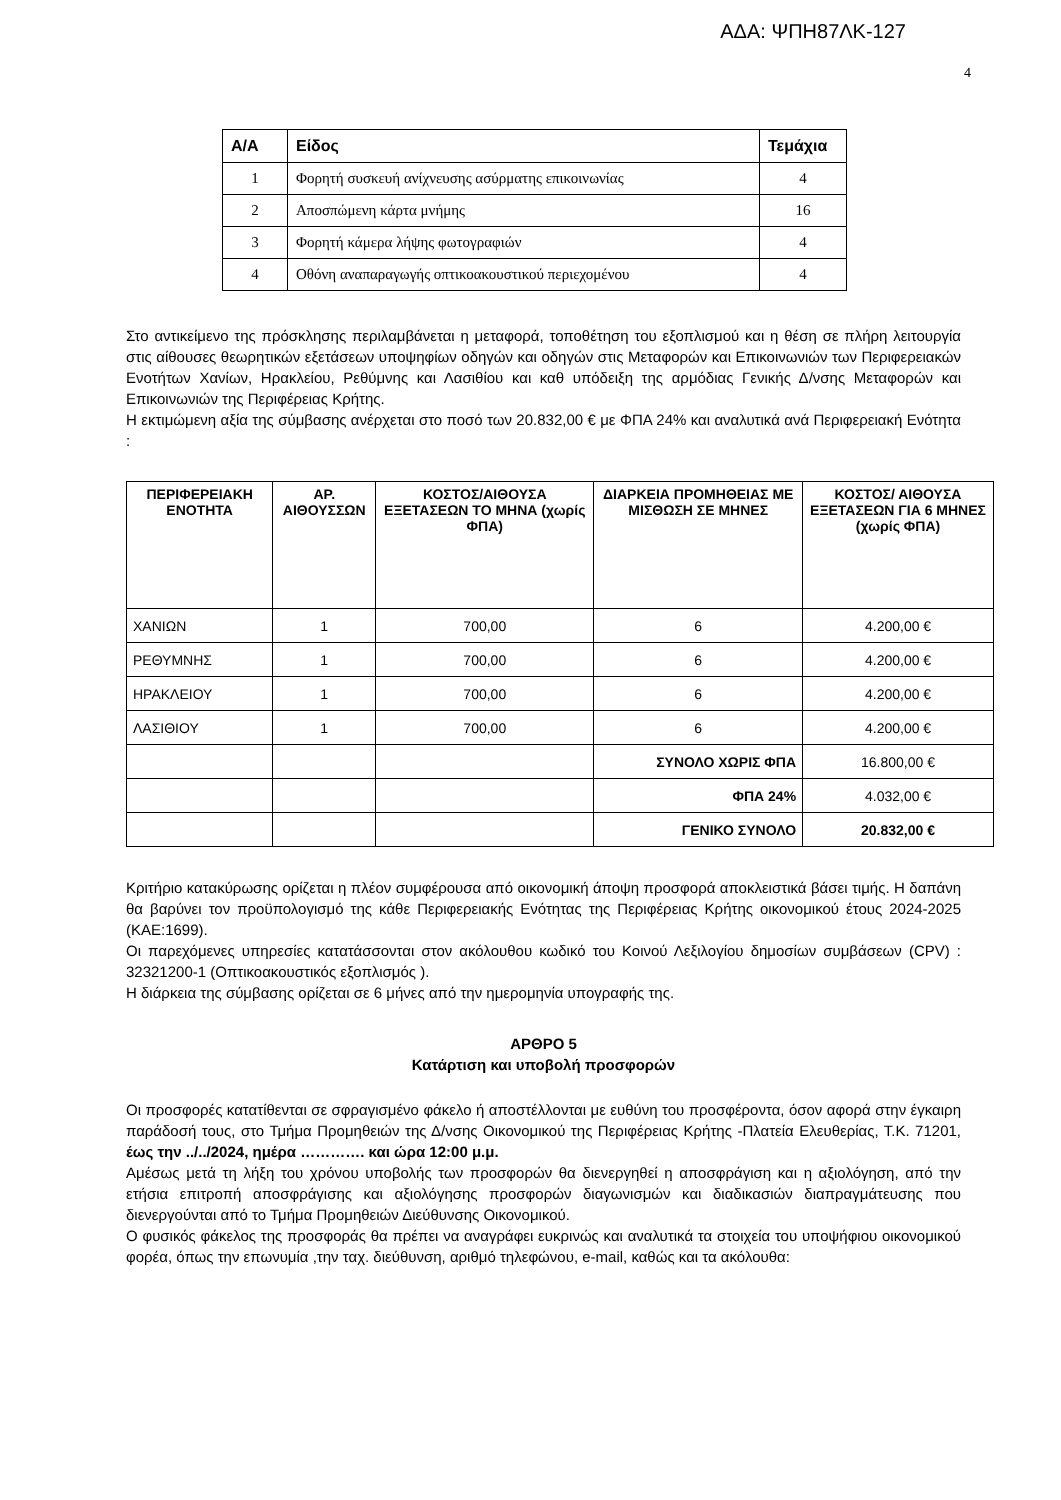ΑΔΑ: ΨΠΗ87ΛΚ-127
4
| Α/Α | Είδος | Τεμάχια |
| --- | --- | --- |
| 1 | Φορητή συσκευή ανίχνευσης ασύρματης επικοινωνίας | 4 |
| 2 | Αποσπώμενη κάρτα μνήμης | 16 |
| 3 | Φορητή κάμερα λήψης φωτογραφιών | 4 |
| 4 | Οθόνη αναπαραγωγής οπτικοακουστικού περιεχομένου | 4 |
Στο αντικείμενο της πρόσκλησης περιλαμβάνεται η μεταφορά, τοποθέτηση του εξοπλισμού και η θέση σε πλήρη λειτουργία στις αίθουσες θεωρητικών εξετάσεων υποψηφίων οδηγών και οδηγών στις Μεταφορών και Επικοινωνιών των Περιφερειακών Ενοτήτων Χανίων, Ηρακλείου, Ρεθύμνης και Λασιθίου και καθ υπόδειξη της αρμόδιας Γενικής Δ/νσης Μεταφορών και Επικοινωνιών της Περιφέρειας Κρήτης.
Η εκτιμώμενη αξία της σύμβασης ανέρχεται στο ποσό των 20.832,00 € με ΦΠΑ 24% και αναλυτικά ανά Περιφερειακή Ενότητα :
| ΠΕΡΙΦΕΡΕΙΑΚΗ ΕΝΟΤΗΤΑ | ΑΡ. ΑΙΘΟΥΣΣΩΝ | ΚΟΣΤΟΣ/ΑΙΘΟΥΣΑ ΕΞΕΤΑΣΕΩΝ ΤΟ ΜΗΝΑ (χωρίς ΦΠΑ) | ΔΙΑΡΚΕΙΑ ΠΡΟΜΗΘΕΙΑΣ ΜΕ ΜΙΣΘΩΣΗ ΣΕ ΜΗΝΕΣ | ΚΟΣΤΟΣ/ ΑΙΘΟΥΣΑ ΕΞΕΤΑΣΕΩΝ ΓΙΑ 6 ΜΗΝΕΣ (χωρίς ΦΠΑ) |
| --- | --- | --- | --- | --- |
| ΧΑΝΙΩΝ | 1 | 700,00 | 6 | 4.200,00 € |
| ΡΕΘΥΜΝΗΣ | 1 | 700,00 | 6 | 4.200,00 € |
| ΗΡΑΚΛΕΙΟΥ | 1 | 700,00 | 6 | 4.200,00 € |
| ΛΑΣΙΘΙΟΥ | 1 | 700,00 | 6 | 4.200,00 € |
| | | | ΣΥΝΟΛΟ ΧΩΡΙΣ ΦΠΑ | 16.800,00 € |
| | | | ΦΠΑ 24% | 4.032,00 € |
| | | | ΓΕΝΙΚΟ ΣΥΝΟΛΟ | 20.832,00 € |
Κριτήριο κατακύρωσης ορίζεται η πλέον συμφέρουσα από οικονομική άποψη προσφορά αποκλειστικά βάσει τιμής. Η δαπάνη θα βαρύνει τον προϋπολογισμό της κάθε Περιφερειακής Ενότητας της Περιφέρειας Κρήτης οικονομικού έτους 2024-2025 (ΚΑΕ:1699).
Οι παρεχόμενες υπηρεσίες κατατάσσονται στον ακόλουθου κωδικό του Κοινού Λεξιλογίου δημοσίων συμβάσεων (CPV) : 32321200-1 (Οπτικοακουστικός εξοπλισμός ).
Η διάρκεια της σύμβασης ορίζεται σε 6 μήνες από την ημερομηνία υπογραφής της.
ΑΡΘΡΟ 5
Κατάρτιση και υποβολή προσφορών
Οι προσφορές κατατίθενται σε σφραγισμένο φάκελο ή αποστέλλονται με ευθύνη του προσφέροντα, όσον αφορά στην έγκαιρη παράδοσή τους, στο Τμήμα Προμηθειών της Δ/νσης Οικονομικού της Περιφέρειας Κρήτης -Πλατεία Ελευθερίας, Τ.Κ. 71201, έως την ../../2024, ημέρα …………. και ώρα 12:00 μ.μ.
Αμέσως μετά τη λήξη του χρόνου υποβολής των προσφορών θα διενεργηθεί η αποσφράγιση και η αξιολόγηση, από την ετήσια επιτροπή αποσφράγισης και αξιολόγησης προσφορών διαγωνισμών και διαδικασιών διαπραγμάτευσης που διενεργούνται από το Τμήμα Προμηθειών Διεύθυνσης Οικονομικού.
Ο φυσικός φάκελος της προσφοράς θα πρέπει να αναγράφει ευκρινώς και αναλυτικά τα στοιχεία του υποψήφιου οικονομικού φορέα, όπως την επωνυμία ,την ταχ. διεύθυνση, αριθμό τηλεφώνου, e-mail, καθώς και τα ακόλουθα: